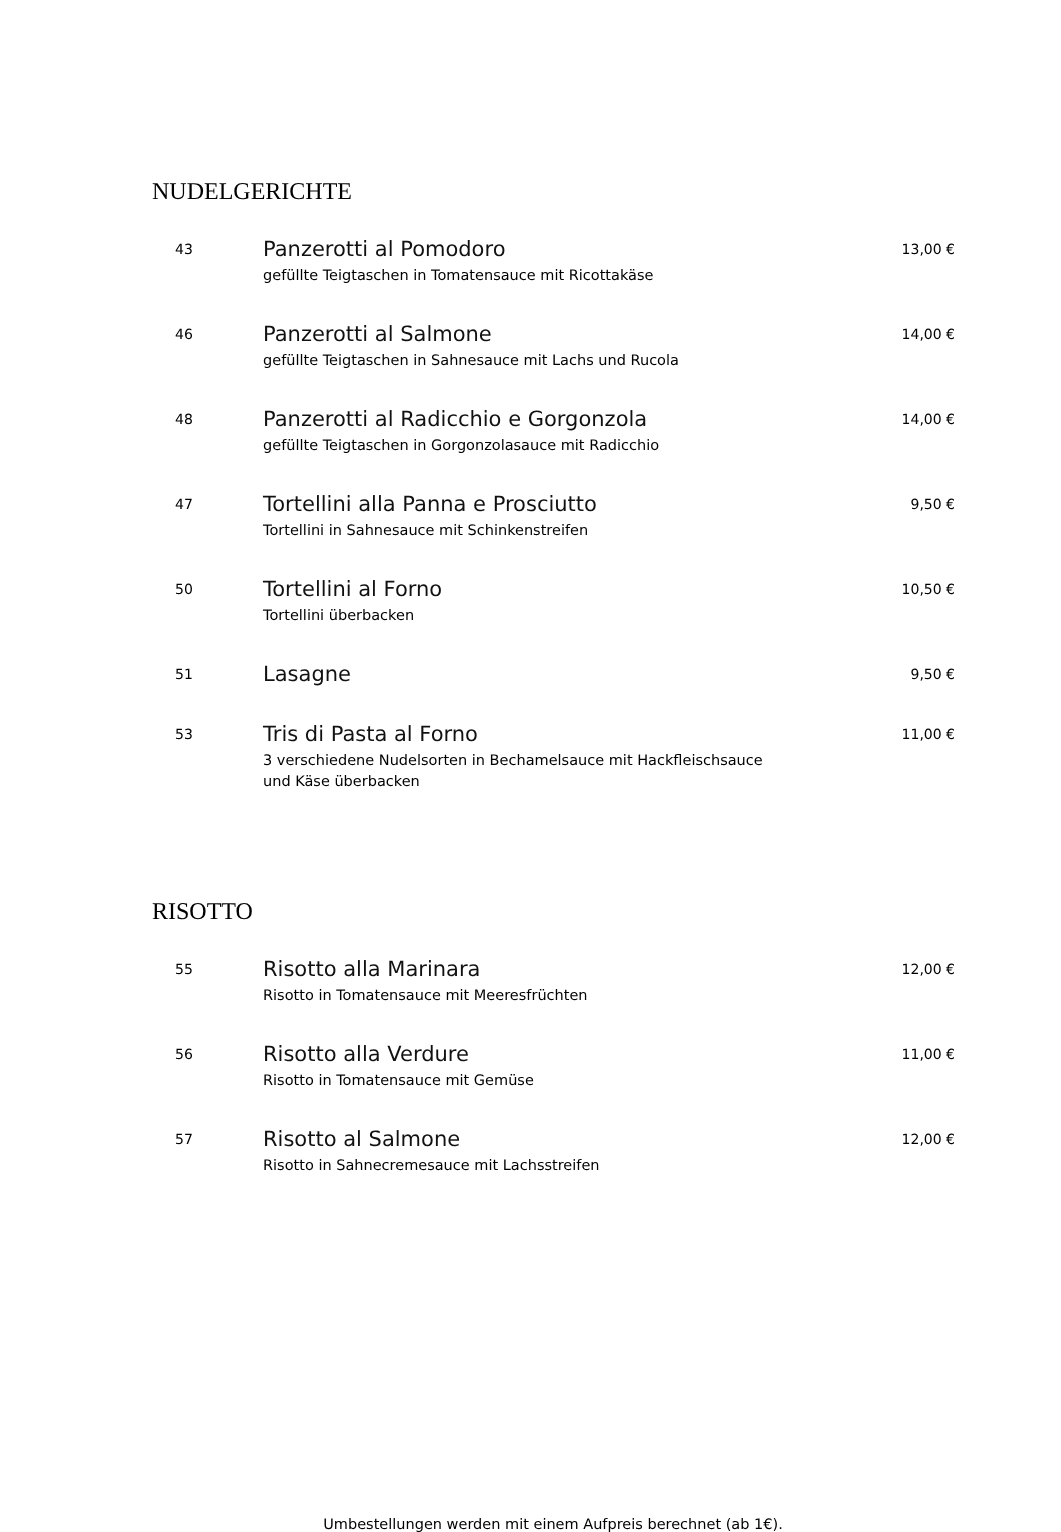NUDELGERICHTE
43
Panzerotti al Pomodoro
gefüllte Teigtaschen in Tomatensauce mit Ricottakäse
13,00 €
46
Panzerotti al Salmone
gefüllte Teigtaschen in Sahnesauce mit Lachs und Rucola
14,00 €
48
Panzerotti al Radicchio e Gorgonzola
gefüllte Teigtaschen in Gorgonzolasauce mit Radicchio
14,00 €
47
Tortellini alla Panna e Prosciutto
Tortellini in Sahnesauce mit Schinkenstreifen
9,50 €
50
Tortellini al Forno
Tortellini überbacken
10,50 €
51
Lasagne
9,50 €
53
Tris di Pasta al Forno
3 verschiedene Nudelsorten in Bechamelsauce mit Hackfleischsauce
und Käse überbacken
11,00 €
RISOTTO
55
Risotto alla Marinara
Risotto in Tomatensauce mit Meeresfrüchten
12,00 €
56
Risotto alla Verdure
Risotto in Tomatensauce mit Gemüse
11,00 €
57
Risotto al Salmone
Risotto in Sahnecremesauce mit Lachsstreifen
12,00 €
Umbestellungen werden mit einem Aufpreis berechnet (ab 1€).